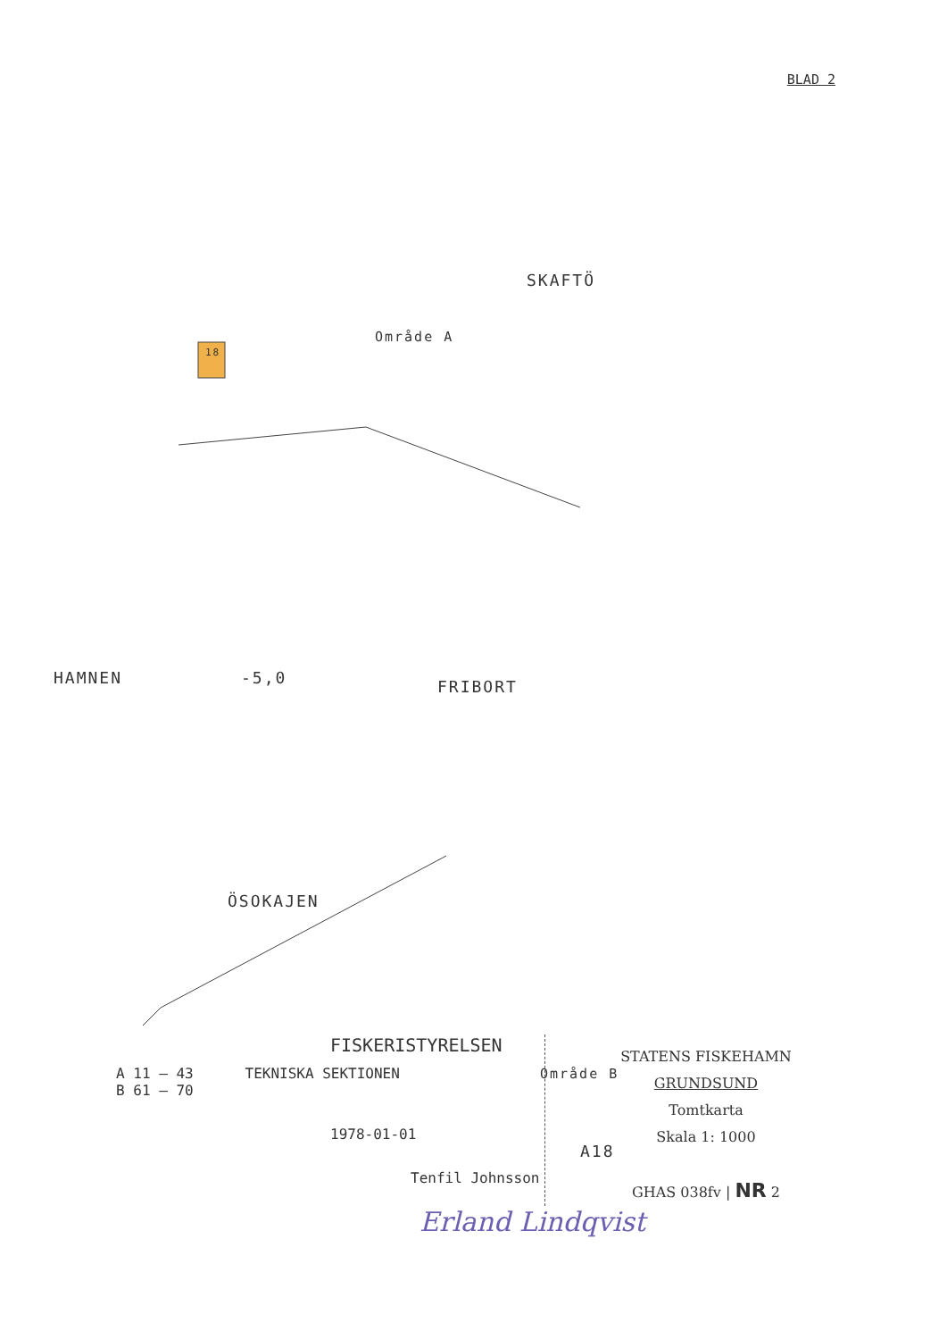BLAD 2
SKAFTÖ
Område A
18
HAMNEN -5,0 FRIBORT
ÖSOKAJEN
Område B
A18
FISKERISTYRELSEN
A 11 – 43 TEKNISKA SEKTIONEN
B 61 – 70
1978-01-01
Tenfil Johnsson
STATENS FISKEHAMN
GRUNDSUND
Tomtkarta
Skala 1: 1000
GHAS 038fv | NR 2
Erland Lindqvist